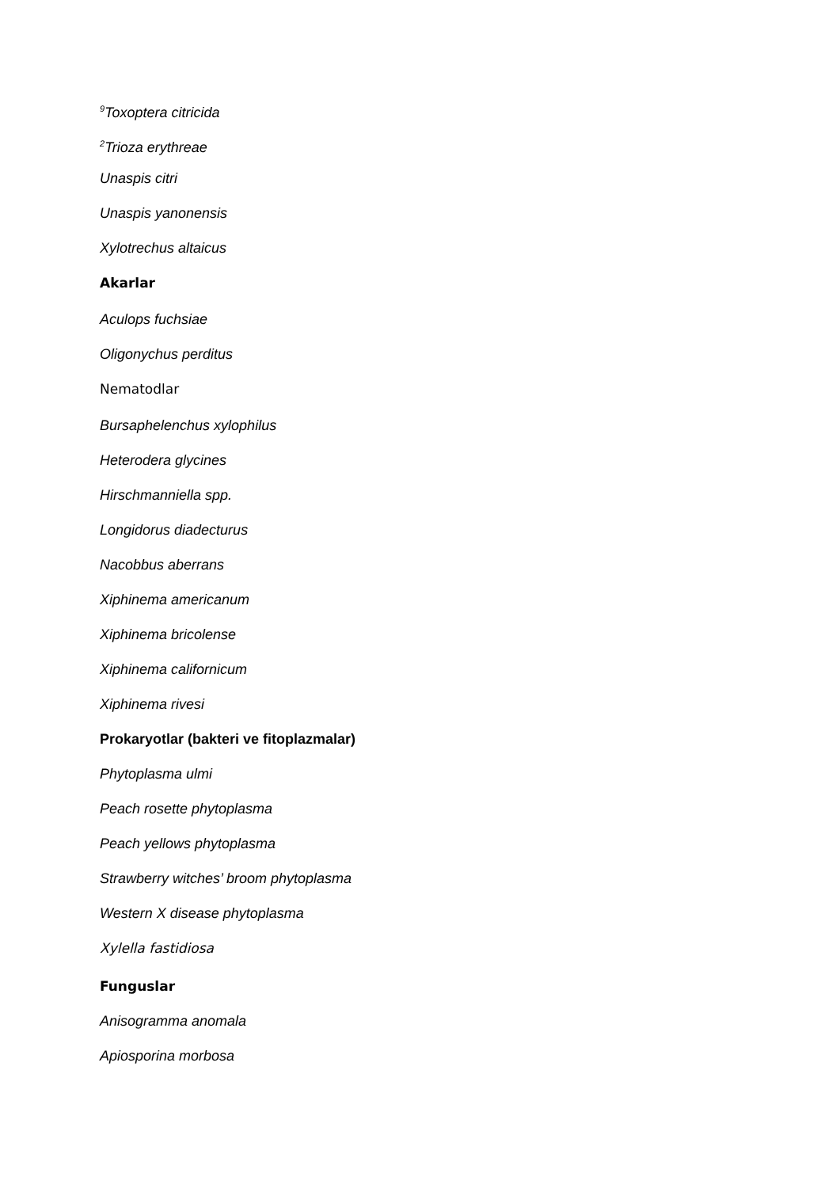<sup>9</sup> Toxoptera citricida
<sup>2</sup> Trioza erythreae
Unaspis citri
Unaspis yanonensis
Xylotrechus altaicus
Akarlar
Aculops fuchsiae
Oligonychus perditus
Nematodlar
Bursaphelenchus xylophilus
Heterodera glycines
Hirschmanniella spp.
Longidorus diadecturus
Nacobbus aberrans
Xiphinema americanum
Xiphinema bricolense
Xiphinema californicum
Xiphinema rivesi
Prokaryotlar (bakteri ve fitoplazmalar)
Phytoplasma ulmi
Peach rosette phytoplasma
Peach yellows phytoplasma
Strawberry witches’ broom phytoplasma
Western X disease phytoplasma
Xylella fastidiosa
Funguslar
Anisogramma anomala
Apiosporina morbosa